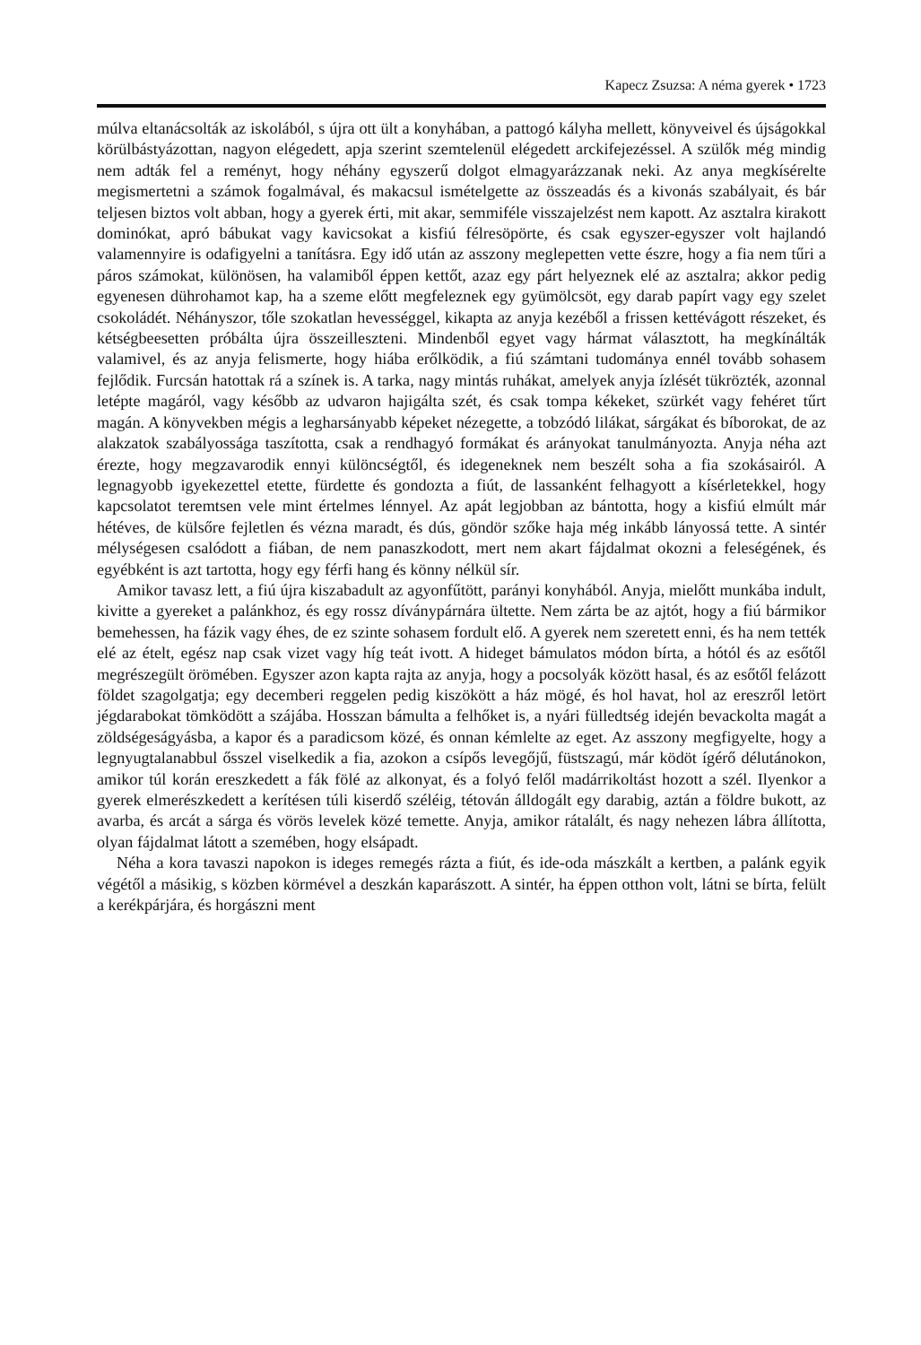Kapecz Zsuzsa: A néma gyerek • 1723
múlva eltanácsolták az iskolából, s újra ott ült a konyhában, a pattogó kályha mellett, könyveivel és újságokkal körülbástyázottan, nagyon elégedett, apja szerint szemtelenül elégedett arckifejezéssel. A szülők még mindig nem adták fel a reményt, hogy néhány egyszerű dolgot elmagyarázzanak neki. Az anya megkísérelte megismertetni a számok fogalmával, és makacsul ismételgette az összeadás és a kivonás szabályait, és bár teljesen biztos volt abban, hogy a gyerek érti, mit akar, semmiféle visszajelzést nem kapott. Az asztalra kirakott dominókat, apró bábukat vagy kavicsokat a kisfiú félresöpörte, és csak egyszer-egyszer volt hajlandó valamennyire is odafigyelni a tanításra. Egy idő után az asszony meglepetten vette észre, hogy a fia nem tűri a páros számokat, különösen, ha valamiből éppen kettőt, azaz egy párt helyeznek elé az asztalra; akkor pedig egyenesen dührohamot kap, ha a szeme előtt megfeleznek egy gyümölcsöt, egy darab papírt vagy egy szelet csokoládét. Néhányszor, tőle szokatlan hevességgel, kikapta az anyja kezéből a frissen kettévágott részeket, és kétségbeesetten próbálta újra összeilleszteni. Mindenből egyet vagy hármat választott, ha megkínálták valamivel, és az anyja felismerte, hogy hiába erőlködik, a fiú számtani tudománya ennél tovább sohasem fejlődik. Furcsán hatottak rá a színek is. A tarka, nagy mintás ruhákat, amelyek anyja ízlését tükrözték, azonnal letépte magáról, vagy később az udvaron hajigálta szét, és csak tompa kékeket, szürkét vagy fehéret tűrt magán. A könyvekben mégis a legharsányabb képeket nézegette, a tobzódó lilákat, sárgákat és bíborokat, de az alakzatok szabályossága taszította, csak a rendhagyó formákat és arányokat tanulmányozta. Anyja néha azt érezte, hogy megzavarodik ennyi különcségtől, és idegeneknek nem beszélt soha a fia szokásairól. A legnagyobb igyekezettel etette, fürdette és gondozta a fiút, de lassanként felhagyott a kísérletekkel, hogy kapcsolatot teremtsen vele mint értelmes lénnyel. Az apát legjobban az bántotta, hogy a kisfiú elmúlt már hétéves, de külsőre fejletlen és vézna maradt, és dús, göndör szőke haja még inkább lányossá tette. A sintér mélységesen csalódott a fiában, de nem panaszkodott, mert nem akart fájdalmat okozni a feleségének, és egyébként is azt tartotta, hogy egy férfi hang és könny nélkül sír.
Amikor tavasz lett, a fiú újra kiszabadult az agyonfűtött, parányi konyhából. Anyja, mielőtt munkába indult, kivitte a gyereket a palánkhoz, és egy rossz díványpárnára ültette. Nem zárta be az ajtót, hogy a fiú bármikor bemehessen, ha fázik vagy éhes, de ez szinte sohasem fordult elő. A gyerek nem szeretett enni, és ha nem tették elé az ételt, egész nap csak vizet vagy híg teát ivott. A hideget bámulatos módon bírta, a hótól és az esőtől megrészegült örömében. Egyszer azon kapta rajta az anyja, hogy a pocsolyák között hasal, és az esőtől felázott földet szagolgatja; egy decemberi reggelen pedig kiszökött a ház mögé, és hol havat, hol az ereszről letört jégdarabokat tömködött a szájába. Hosszan bámulta a felhőket is, a nyári fülledtség idején bevackolta magát a zöldségeságyásba, a kapor és a paradicsom közé, és onnan kémlelte az eget. Az asszony megfigyelte, hogy a legnyugtalanabbul ősszel viselkedik a fia, azokon a csípős levegőjű, füstszagú, már ködöt ígérő délutánokon, amikor túl korán ereszkedett a fák fölé az alkonyat, és a folyó felől madárrikoltást hozott a szél. Ilyenkor a gyerek elmerészkedett a kerítésen túli kiserdő széléig, tétován álldogált egy darabig, aztán a földre bukott, az avarba, és arcát a sárga és vörös levelek közé temette. Anyja, amikor rátalált, és nagy nehezen lábra állította, olyan fájdalmat látott a szemében, hogy elsápadt.
Néha a kora tavaszi napokon is ideges remegés rázta a fiút, és ide-oda mászkált a kertben, a palánk egyik végétől a másikig, s közben körmével a deszkán kaparászott. A sintér, ha éppen otthon volt, látni se bírta, felült a kerékpárjára, és horgászni ment